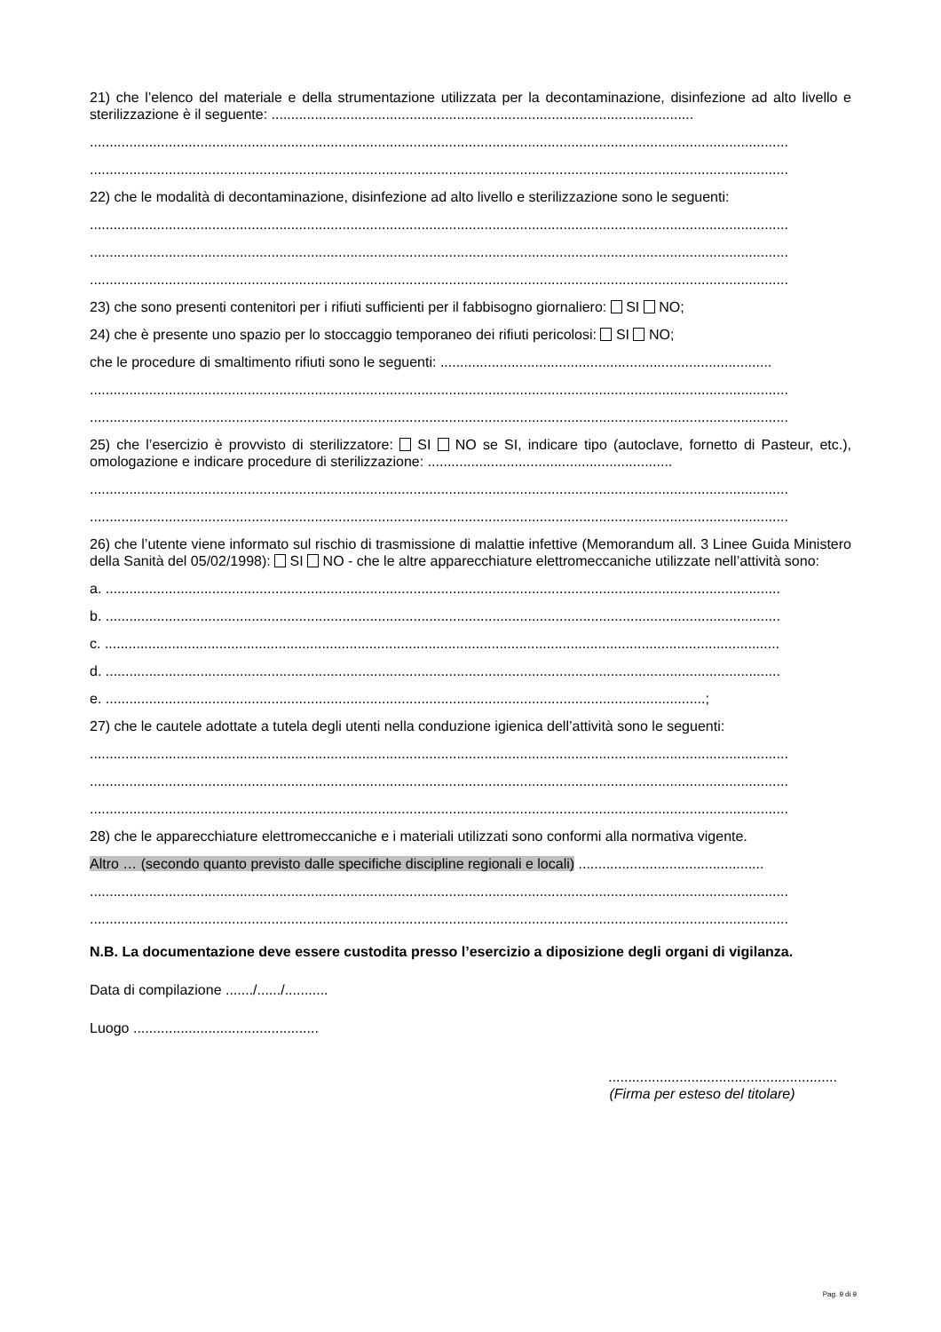21) che l’elenco del materiale e della strumentazione utilizzata per la decontaminazione, disinfezione ad alto livello e sterilizzazione è il seguente: ...........................................................................................................
.................................................................................................................................................................................
.................................................................................................................................................................................
22) che le modalità di decontaminazione, disinfezione ad alto livello e sterilizzazione sono le seguenti:
.................................................................................................................................................................................
.................................................................................................................................................................................
.................................................................................................................................................................................
23) che sono presenti contenitori per i rifiuti sufficienti per il fabbisogno giornaliero: SI NO;
24) che è presente uno spazio per lo stoccaggio temporaneo dei rifiuti pericolosi: SI NO;
che le procedure di smaltimento rifiuti sono le seguenti: ....................................................................................
.................................................................................................................................................................................
.................................................................................................................................................................................
25) che l’esercizio è provvisto di sterilizzatore: SI NO se SI, indicare tipo (autoclave, fornetto di Pasteur, etc.), omologazione e indicare procedure di sterilizzazione: ..............................................................
.................................................................................................................................................................................
.................................................................................................................................................................................
26) che l’utente viene informato sul rischio di trasmissione di malattie infettive (Memorandum all. 3 Linee Guida Ministero della Sanità del 05/02/1998): SI NO - che le altre apparecchiature elettromeccaniche utilizzate nell’attività sono:
a. ...........................................................................................................................................................................
b. ...........................................................................................................................................................................
c. ...........................................................................................................................................................................
d. ...........................................................................................................................................................................
e. ........................................................................................................................................................;
27) che le cautele adottate a tutela degli utenti nella conduzione igienica dell’attività sono le seguenti:
.................................................................................................................................................................................
.................................................................................................................................................................................
.................................................................................................................................................................................
28) che le apparecchiature elettromeccaniche e i materiali utilizzati sono conformi alla normativa vigente.
Altro … (secondo quanto previsto dalle specifiche discipline regionali e locali) ...............................................
.................................................................................................................................................................................
.................................................................................................................................................................................
N.B. La documentazione deve essere custodita presso l’esercizio a diposizione degli organi di vigilanza.
Data di compilazione ......./....../...........
Luogo ...............................................
..........................................................
(Firma per esteso del titolare)
Pag. 9 di 9